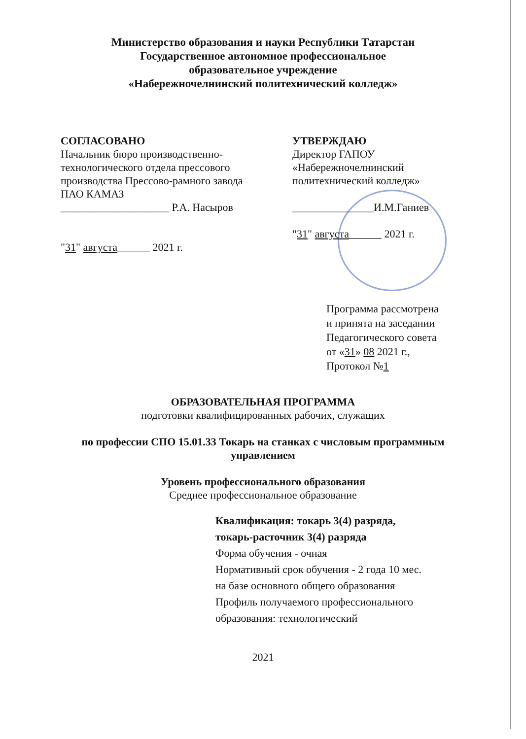Министерство образования и науки Республики Татарстан
Государственное автономное профессиональное
образовательное учреждение
«Набережночелнинский политехнический колледж»
СОГЛАСОВАНО
Начальник бюро производственно-
технологического отдела прессового
производства Прессово-рамного завода
ПАО КАМАЗ
____________________ Р.А. Насыров
"31" августа______ 2021 г.
УТВЕРЖДАЮ
Директор ГАПОУ
«Набережночелнинский
политехнический колледж»
_______________И.М.Ганиев
"31" августа______ 2021 г.
Программа рассмотрена
и принята на заседании
Педагогического совета
от «31» 08 2021 г.,
Протокол №1
ОБРАЗОВАТЕЛЬНАЯ ПРОГРАММА
подготовки квалифицированных рабочих, служащих
по профессии СПО 15.01.33 Токарь на станках с числовым программным
управлением
Уровень профессионального образования
Среднее профессиональное образование
Квалификация: токарь 3(4) разряда,
токарь-расточник 3(4) разряда
Форма обучения - очная
Нормативный срок обучения - 2 года 10 мес.
на базе основного общего образования
Профиль получаемого профессионального
образования: технологический
2021